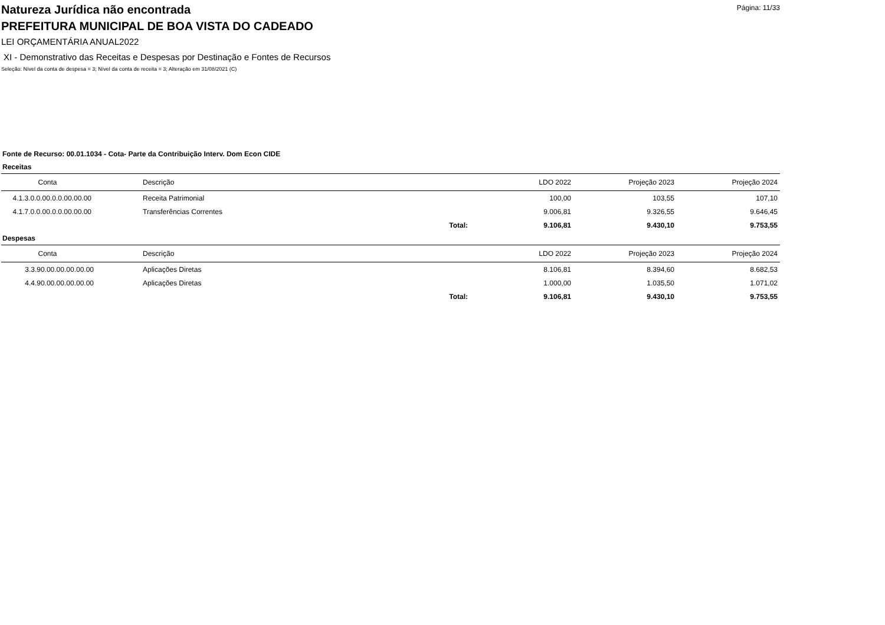Página: 11/33
Natureza Jurídica não encontrada
PREFEITURA MUNICIPAL DE BOA VISTA DO CADEADO
LEI ORÇAMENTÁRIA ANUAL2022
XI - Demonstrativo das Receitas e Despesas por Destinação e Fontes de Recursos
Seleção: Nível da conta de despesa = 3; Nível da conta de receita = 3; Alteração em 31/08/2021 (C)
Fonte de Recurso: 00.01.1034 - Cota- Parte da Contribuição Interv. Dom Econ CIDE
Receitas
| Conta | Descrição | | LDO 2022 | Projeção 2023 | Projeção 2024 |
| --- | --- | --- | --- | --- | --- |
| 4.1.3.0.0.00.0.0.00.00.00 | Receita Patrimonial | | 100,00 | 103,55 | 107,10 |
| 4.1.7.0.0.00.0.0.00.00.00 | Transferências Correntes | | 9.006,81 | 9.326,55 | 9.646,45 |
| | | Total: | 9.106,81 | 9.430,10 | 9.753,55 |
Despesas
| Conta | Descrição | | LDO 2022 | Projeção 2023 | Projeção 2024 |
| --- | --- | --- | --- | --- | --- |
| 3.3.90.00.00.00.00.00 | Aplicações Diretas | | 8.106,81 | 8.394,60 | 8.682,53 |
| 4.4.90.00.00.00.00.00 | Aplicações Diretas | | 1.000,00 | 1.035,50 | 1.071,02 |
| | | Total: | 9.106,81 | 9.430,10 | 9.753,55 |